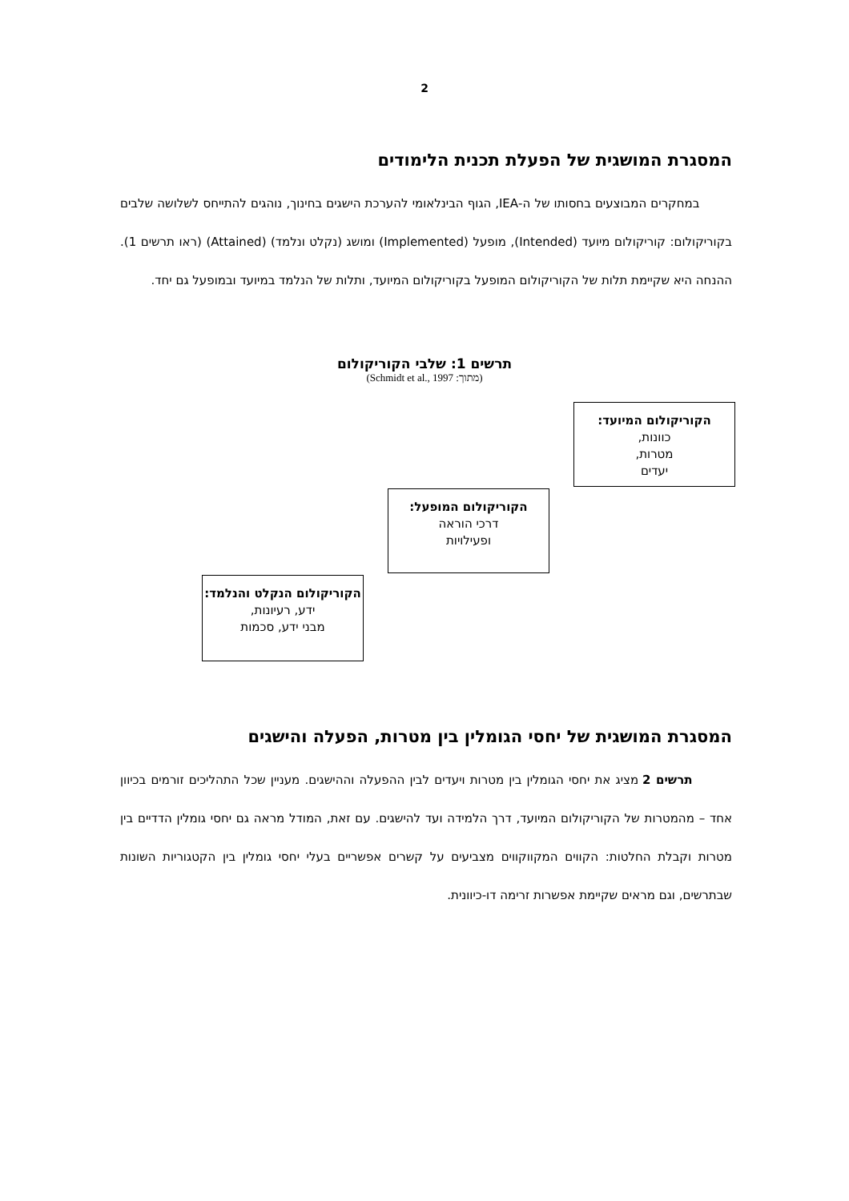2
המסגרת המושגית של הפעלת תכנית הלימודים
במחקרים המבוצעים בחסותו של ה-IEA, הגוף הבינלאומי להערכת הישגים בחינוך, נוהגים להתייחס לשלושה שלבים בקוריקולום: קוריקולום מיועד (Intended), מופעל (Implemented) ומושג (נקלט ונלמד) (Attained) (ראו תרשים 1). ההנחה היא שקיימת תלות של הקוריקולום המופעל בקוריקולום המיועד, ותלות של הנלמד במיועד ובמופעל גם יחד.
תרשים 1: שלבי הקוריקולום
(מתוך: Schmidt et al., 1997)
הקוריקולום המיועד:
כוונות,
מטרות,
יעדים
הקוריקולום המופעל:
דרכי הוראה
ופעילויות
הקוריקולום הנקלט והנלמד:
ידע, רעיונות,
מבני ידע, סכמות
המסגרת המושגית של יחסי הגומלין בין מטרות, הפעלה והישגים
תרשים 2 מציג את יחסי הגומלין בין מטרות ויעדים לבין ההפעלה וההישגים. מעניין שכל התהליכים זורמים בכיוון אחד – מהמטרות של הקוריקולום המיועד, דרך הלמידה ועד להישגים. עם זאת, המודל מראה גם יחסי גומלין הדדיים בין מטרות וקבלת החלטות: הקווים המקווקווים מצביעים על קשרים אפשריים בעלי יחסי גומלין בין הקטגוריות השונות שבתרשים, וגם מראים שקיימת אפשרות זרימה דו-כיוונית.